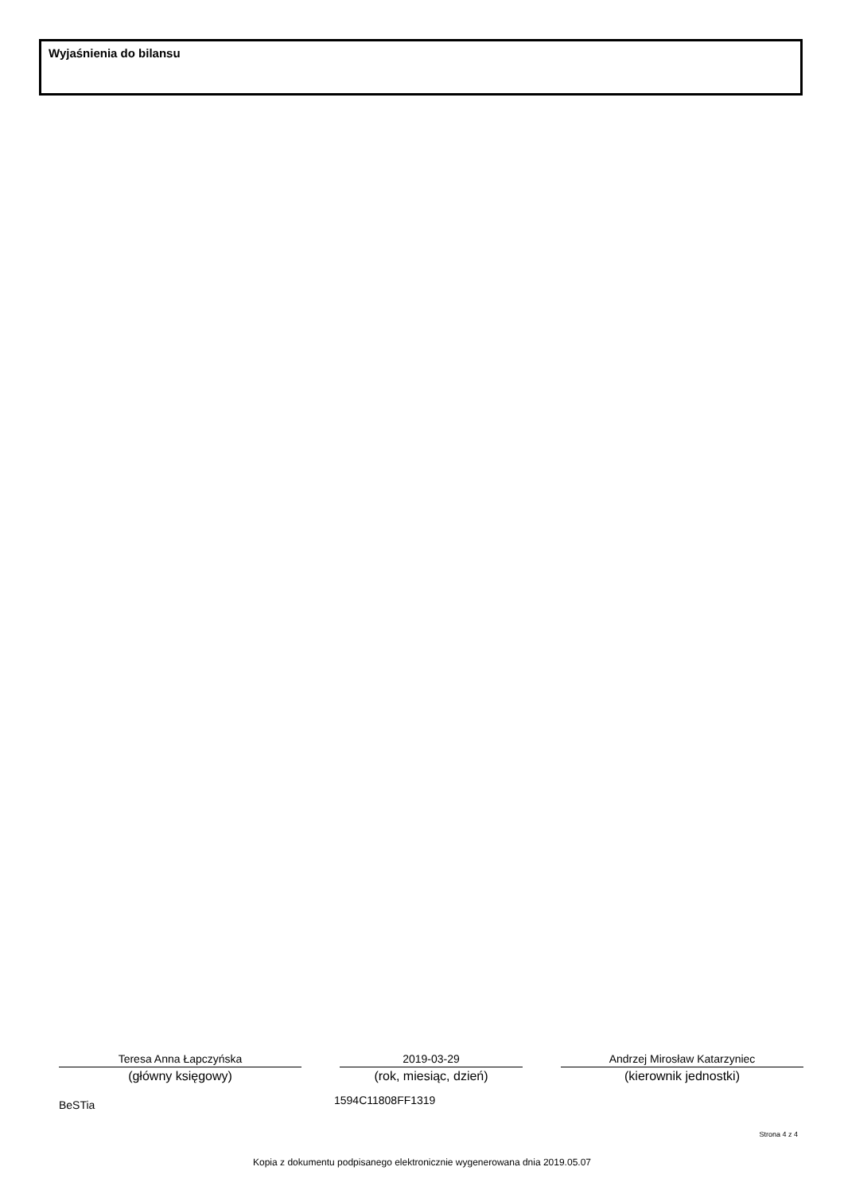Wyjaśnienia do bilansu
Teresa Anna Łapczyńska
(główny księgowy)
2019-03-29
(rok, miesiąc, dzień)
Andrzej Mirosław Katarzyniec
(kierownik jednostki)
BeSTia 1594C11808FF1319
Strona 4 z 4
Kopia z dokumentu podpisanego elektronicznie wygenerowana dnia 2019.05.07